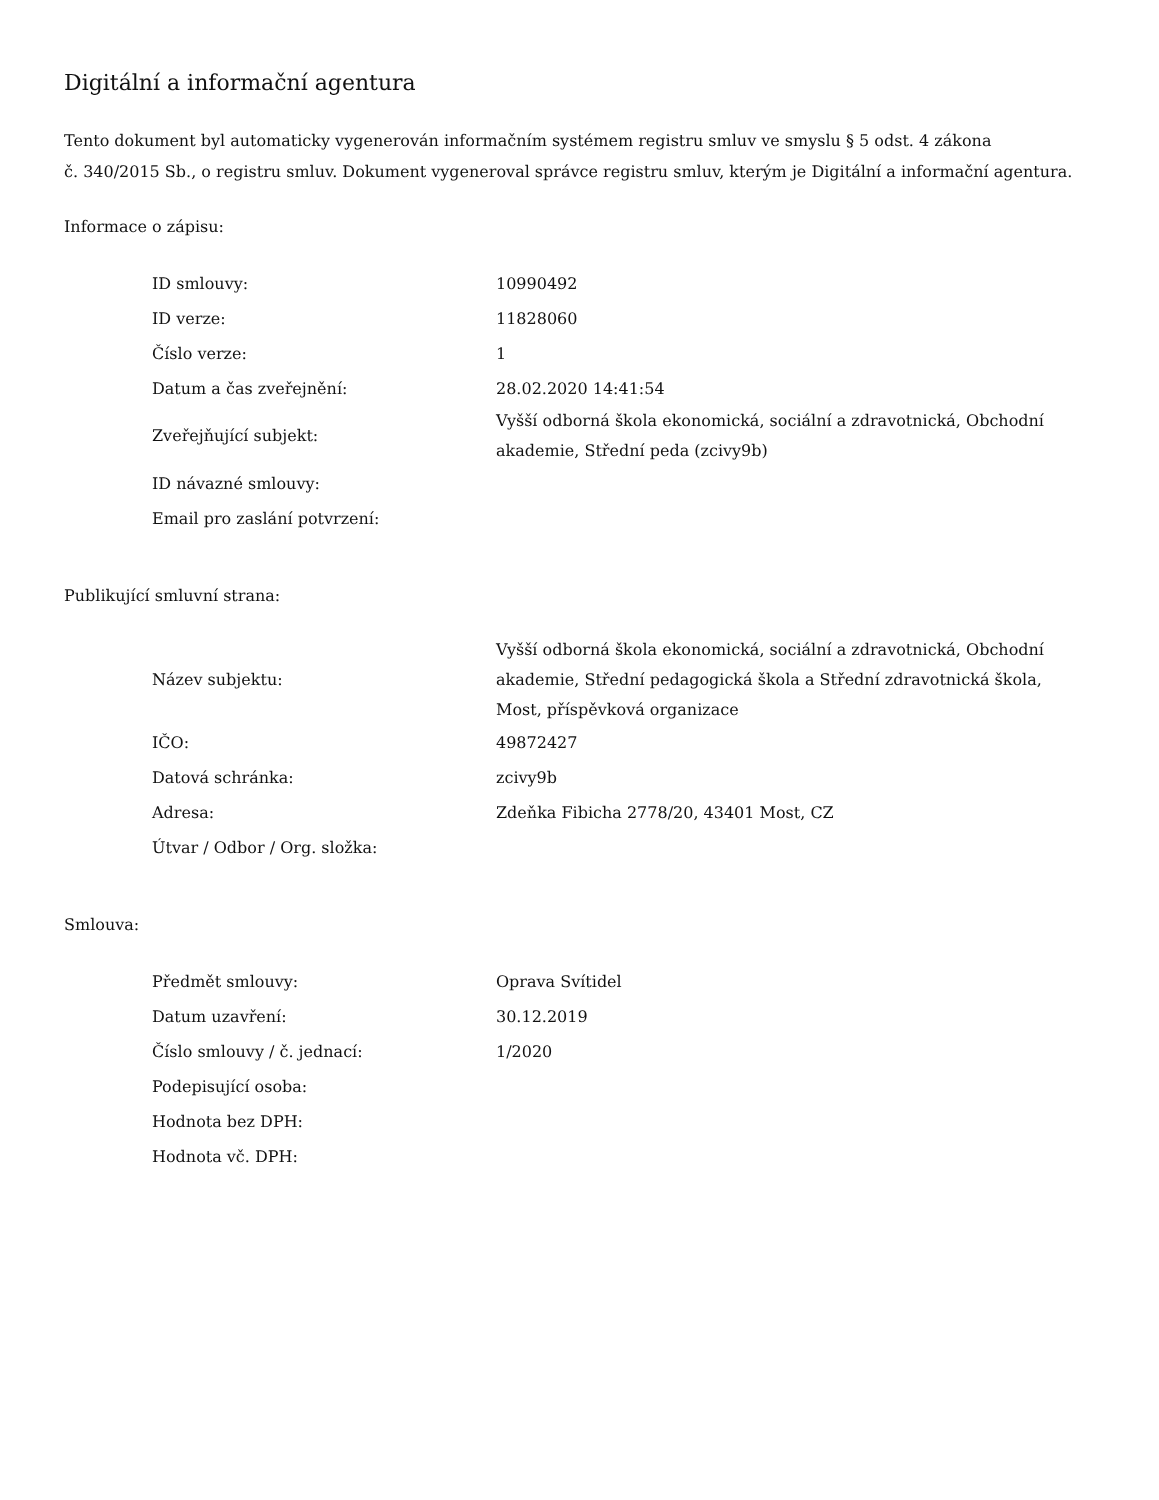Digitální a informační agentura
Tento dokument byl automaticky vygenerován informačním systémem registru smluv ve smyslu § 5 odst. 4 zákona
č. 340/2015 Sb., o registru smluv. Dokument vygeneroval správce registru smluv, kterým je Digitální a informační agentura.
Informace o zápisu:
| ID smlouvy: | 10990492 |
| ID verze: | 11828060 |
| Číslo verze: | 1 |
| Datum a čas zveřejnění: | 28.02.2020 14:41:54 |
| Zveřejňující subjekt: | Vyšší odborná škola ekonomická, sociální a zdravotnická, Obchodní akademie, Střední peda (zcivy9b) |
| ID návazné smlouvy: | |
| Email pro zaslání potvrzení: | |
Publikující smluvní strana:
| Název subjektu: | Vyšší odborná škola ekonomická, sociální a zdravotnická, Obchodní akademie, Střední pedagogická škola a Střední zdravotnická škola, Most, příspěvková organizace |
| IČO: | 49872427 |
| Datová schránka: | zcivy9b |
| Adresa: | Zdeňka Fibicha 2778/20, 43401 Most, CZ |
| Útvar / Odbor / Org. složka: | |
Smlouva:
| Předmět smlouvy: | Oprava Svítidel |
| Datum uzavření: | 30.12.2019 |
| Číslo smlouvy / č. jednací: | 1/2020 |
| Podepisující osoba: | |
| Hodnota bez DPH: | |
| Hodnota vč. DPH: | |